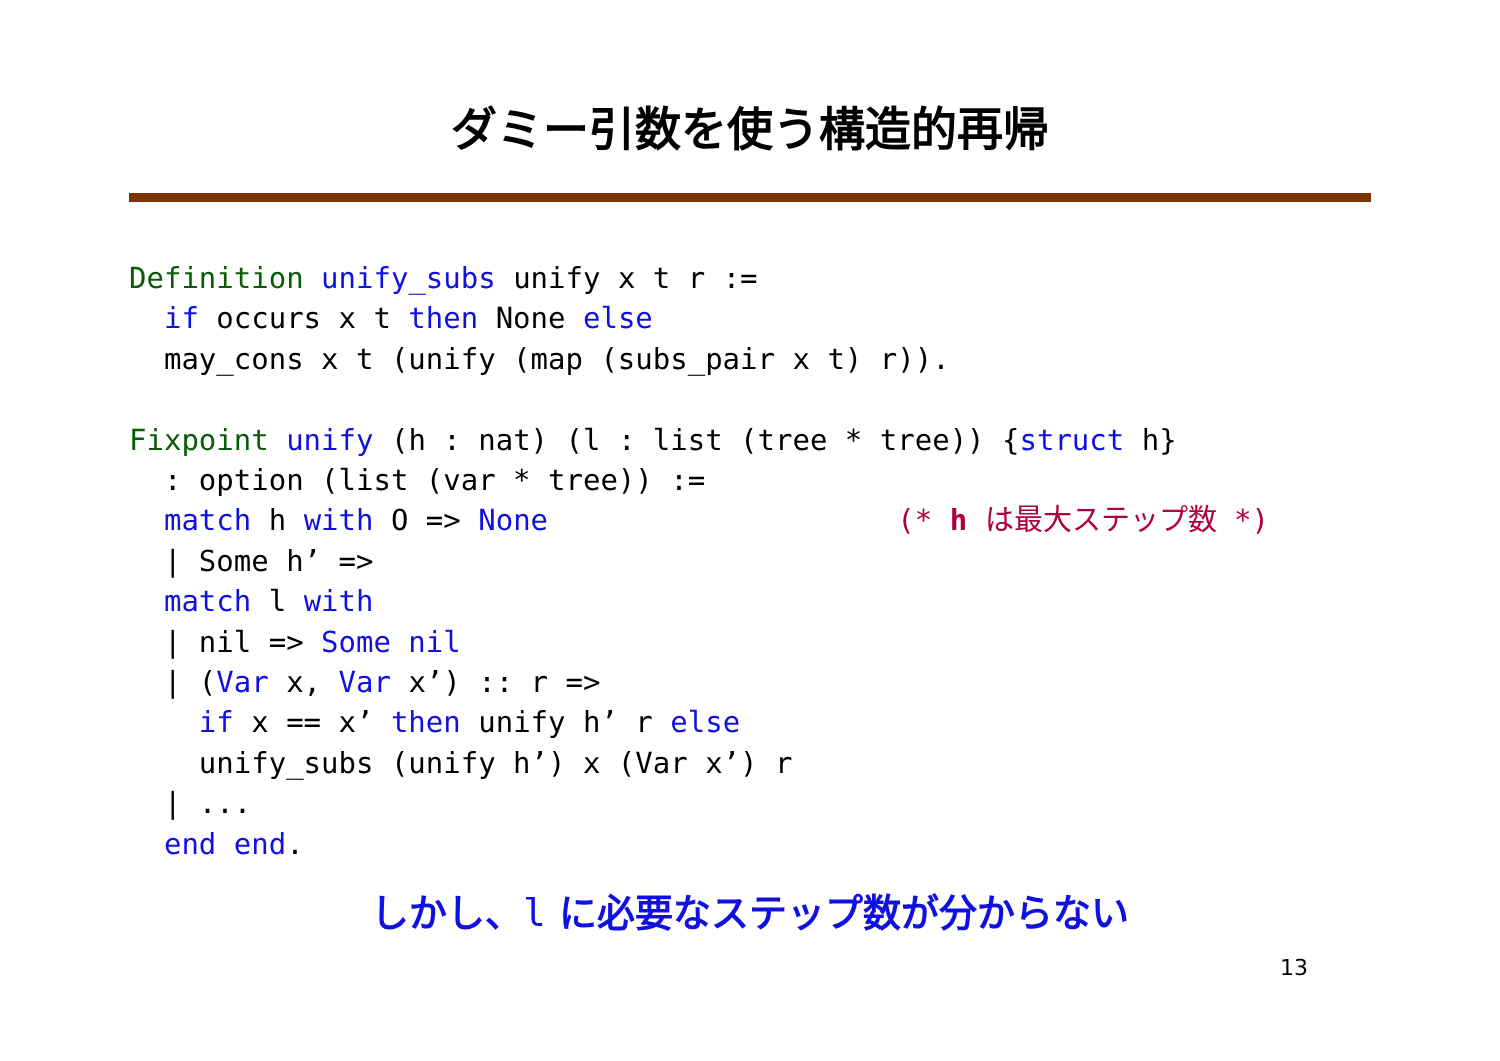ダミー引数を使う構造的再帰
Definition unify_subs unify x t r :=
  if occurs x t then None else
  may_cons x t (unify (map (subs_pair x t) r)).

Fixpoint unify (h : nat) (l : list (tree * tree)) {struct h}
  : option (list (var * tree)) :=
  match h with O => None                    (* h は最大ステップ数 *)
  | Some h’ =>
  match l with
  | nil => Some nil
  | (Var x, Var x’) :: r =>
    if x == x’ then unify h’ r else
    unify_subs (unify h’) x (Var x’) r
  | ...
  end end.
しかし、l に必要なステップ数が分からない
13